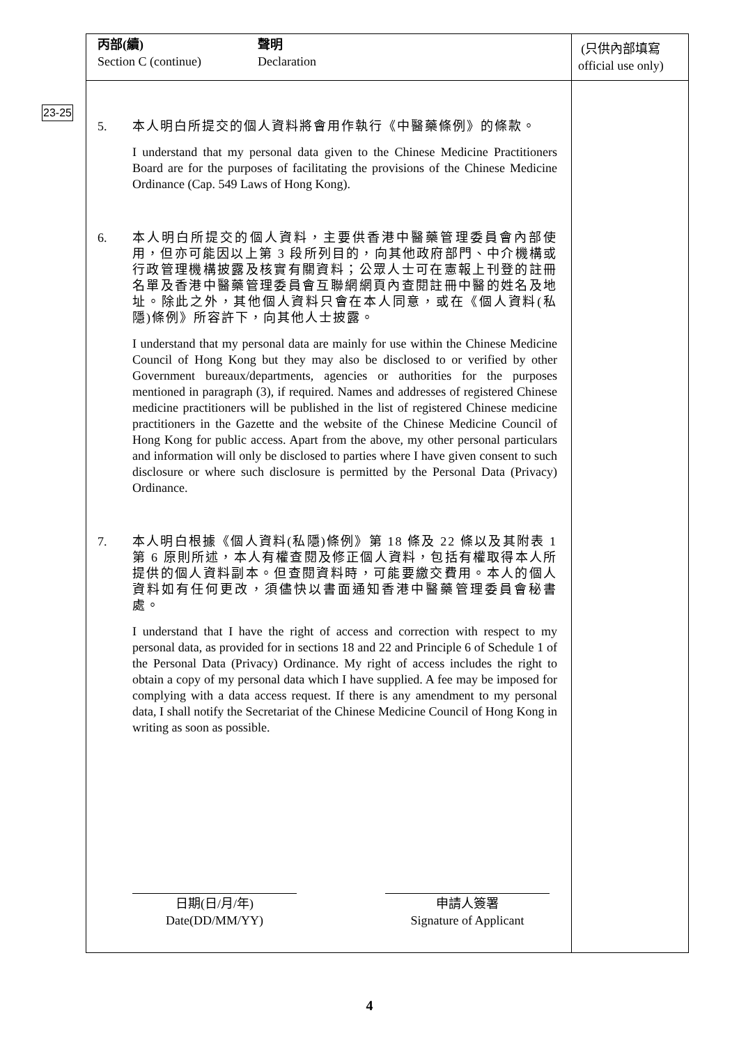丙部(續)
Section C (continue)
聲明
Declaration
(只供內部填寫
official use only)
23-25
5. 本人明白所提交的個人資料將會用作執行《中醫藥條例》的條款。
I understand that my personal data given to the Chinese Medicine Practitioners Board are for the purposes of facilitating the provisions of the Chinese Medicine Ordinance (Cap. 549 Laws of Hong Kong).
6. 本人明白所提交的個人資料，主要供香港中醫藥管理委員會內部使用，但亦可能因以上第 3 段所列目的，向其他政府部門、中介機構或行政管理機構披露及核實有關資料；公眾人士可在憲報上刊登的註冊名單及香港中醫藥管理委員會互聯網網頁內查閱註冊中醫的姓名及地址。除此之外，其他個人資料只會在本人同意，或在《個人資料(私隱)條例》所容許下，向其他人士披露。
I understand that my personal data are mainly for use within the Chinese Medicine Council of Hong Kong but they may also be disclosed to or verified by other Government bureaux/departments, agencies or authorities for the purposes mentioned in paragraph (3), if required. Names and addresses of registered Chinese medicine practitioners will be published in the list of registered Chinese medicine practitioners in the Gazette and the website of the Chinese Medicine Council of Hong Kong for public access. Apart from the above, my other personal particulars and information will only be disclosed to parties where I have given consent to such disclosure or where such disclosure is permitted by the Personal Data (Privacy) Ordinance.
7. 本人明白根據《個人資料(私隱)條例》第 18 條及 22 條以及其附表 1 第 6 原則所述，本人有權查閱及修正個人資料，包括有權取得本人所提供的個人資料副本。但查閱資料時，可能要繳交費用。本人的個人資料如有任何更改，須儘快以書面通知香港中醫藥管理委員會秘書處。
I understand that I have the right of access and correction with respect to my personal data, as provided for in sections 18 and 22 and Principle 6 of Schedule 1 of the Personal Data (Privacy) Ordinance. My right of access includes the right to obtain a copy of my personal data which I have supplied. A fee may be imposed for complying with a data access request. If there is any amendment to my personal data, I shall notify the Secretariat of the Chinese Medicine Council of Hong Kong in writing as soon as possible.
日期(日/月/年)
Date(DD/MM/YY)
申請人簽署
Signature of Applicant
4